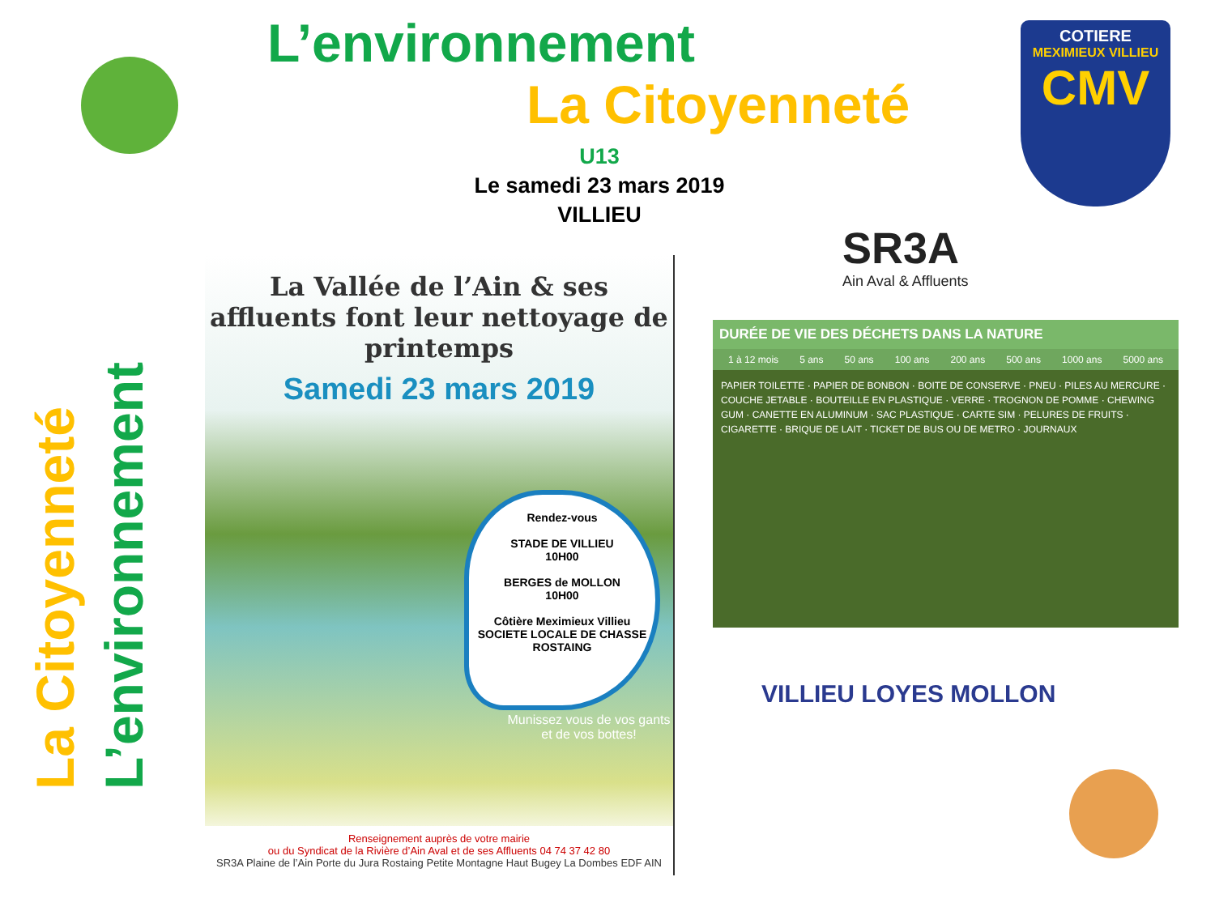L’environnement
La Citoyenneté
COTIERE
MEXIMIEUX VILLIEU
CMV
U13
Le samedi 23 mars 2019
VILLIEU
La Citoyenneté
L’environnement
La Vallée de l’Ain & ses affluents font leur nettoyage de printemps
Samedi 23 mars 2019
Rendez-vous
STADE DE VILLIEU
10H00
BERGES de MOLLON
10H00
Côtière Meximieux Villieu
SOCIETE LOCALE DE CHASSE
ROSTAING
Munissez vous de vos gants et de vos bottes!
Renseignement auprès de votre mairie
ou du Syndicat de la Rivière d’Ain Aval et de ses Affluents 04 74 37 42 80
SR3A Plaine de l’Ain Porte du Jura Rostaing Petite Montagne Haut Bugey La Dombes EDF AIN
SR3A
Ain Aval & Affluents
DURÉE DE VIE DES DÉCHETS DANS LA NATURE
1 à 12 mois 5 ans 50 ans 100 ans 200 ans 500 ans 1000 ans 5000 ans
PAPIER TOILETTE · PAPIER DE BONBON · BOITE DE CONSERVE · PNEU · PILES AU MERCURE · COUCHE JETABLE · BOUTEILLE EN PLASTIQUE · VERRE · TROGNON DE POMME · CHEWING GUM · CANETTE EN ALUMINUM · SAC PLASTIQUE · CARTE SIM · PELURES DE FRUITS · CIGARETTE · BRIQUE DE LAIT · TICKET DE BUS OU DE METRO · JOURNAUX
VILLIEU LOYES MOLLON